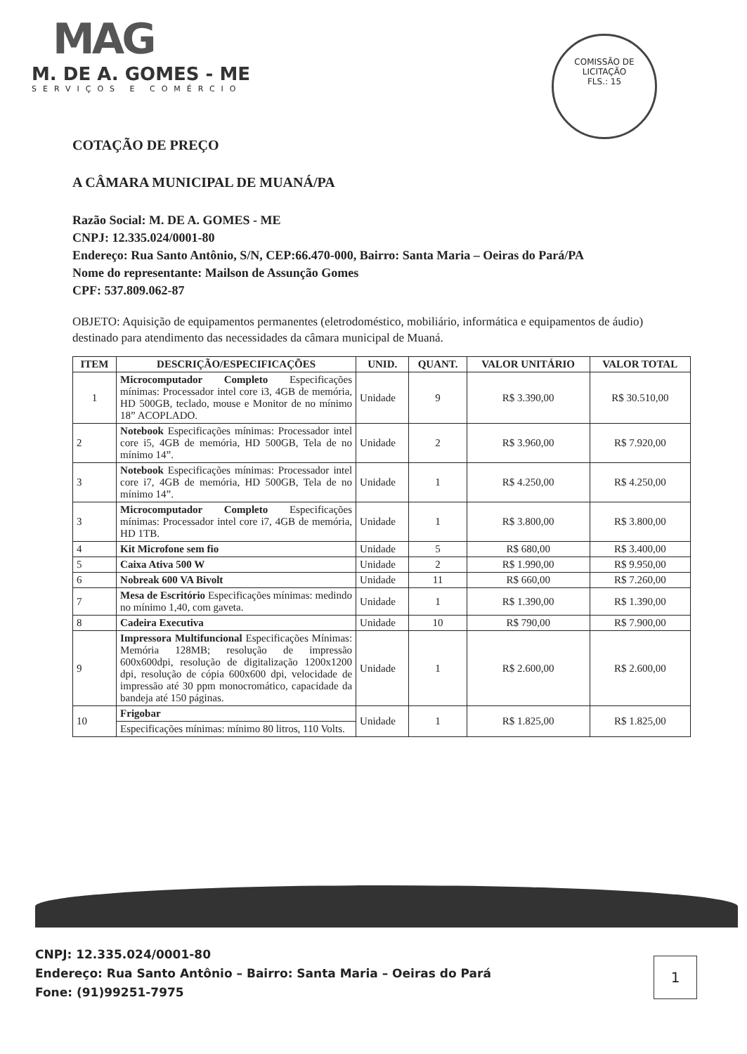MAG
M. DE A. GOMES - ME
SERVIÇOS E COMÉRCIO
COMISSÃO DE LICITAÇÃO
FLS.: 15
COTAÇÃO DE PREÇO
A CÂMARA MUNICIPAL DE MUANÁ/PA
Razão Social: M. DE A. GOMES - ME
CNPJ: 12.335.024/0001-80
Endereço: Rua Santo Antônio, S/N, CEP:66.470-000, Bairro: Santa Maria – Oeiras do Pará/PA
Nome do representante: Mailson de Assunção Gomes
CPF: 537.809.062-87
OBJETO: Aquisição de equipamentos permanentes (eletrodoméstico, mobiliário, informática e equipamentos de áudio) destinado para atendimento das necessidades da câmara municipal de Muaná.
| ITEM | DESCRIÇÃO/ESPECIFICAÇÕES | UNID. | QUANT. | VALOR UNITÁRIO | VALOR TOTAL |
| --- | --- | --- | --- | --- | --- |
| 1 | Microcomputador Completo Especificações mínimas: Processador intel core i3, 4GB de memória, HD 500GB, teclado, mouse e Monitor de no mínimo 18” ACOPLADO. | Unidade | 9 | R$ 3.390,00 | R$ 30.510,00 |
| 2 | Notebook Especificações mínimas: Processador intel core i5, 4GB de memória, HD 500GB, Tela de no mínimo 14”. | Unidade | 2 | R$ 3.960,00 | R$ 7.920,00 |
| 3 | Notebook Especificações mínimas: Processador intel core i7, 4GB de memória, HD 500GB, Tela de no mínimo 14”. | Unidade | 1 | R$ 4.250,00 | R$ 4.250,00 |
| 3 | Microcomputador Completo Especificações mínimas: Processador intel core i7, 4GB de memória, HD 1TB. | Unidade | 1 | R$ 3.800,00 | R$ 3.800,00 |
| 4 | Kit Microfone sem fio | Unidade | 5 | R$ 680,00 | R$ 3.400,00 |
| 5 | Caixa Ativa 500 W | Unidade | 2 | R$ 1.990,00 | R$ 9.950,00 |
| 6 | Nobreak 600 VA Bivolt | Unidade | 11 | R$ 660,00 | R$ 7.260,00 |
| 7 | Mesa de Escritório Especificações mínimas: medindo no mínimo 1,40, com gaveta. | Unidade | 1 | R$ 1.390,00 | R$ 1.390,00 |
| 8 | Cadeira Executiva | Unidade | 10 | R$ 790,00 | R$ 7.900,00 |
| 9 | Impressora Multifuncional Especificações Mínimas: Memória 128MB; resolução de impressão 600x600dpi, resolução de digitalização 1200x1200 dpi, resolução de cópia 600x600 dpi, velocidade de impressão até 30 ppm monocromático, capacidade da bandeja até 150 páginas. | Unidade | 1 | R$ 2.600,00 | R$ 2.600,00 |
| 10 | Frigobar | Unidade | 1 | R$ 1.825,00 | R$ 1.825,00 |
| | Especificações mínimas: mínimo 80 litros, 110 Volts. | | | | |
CNPJ: 12.335.024/0001-80
Endereço: Rua Santo Antônio – Bairro: Santa Maria – Oeiras do Pará
Fone: (91)99251-7975
1